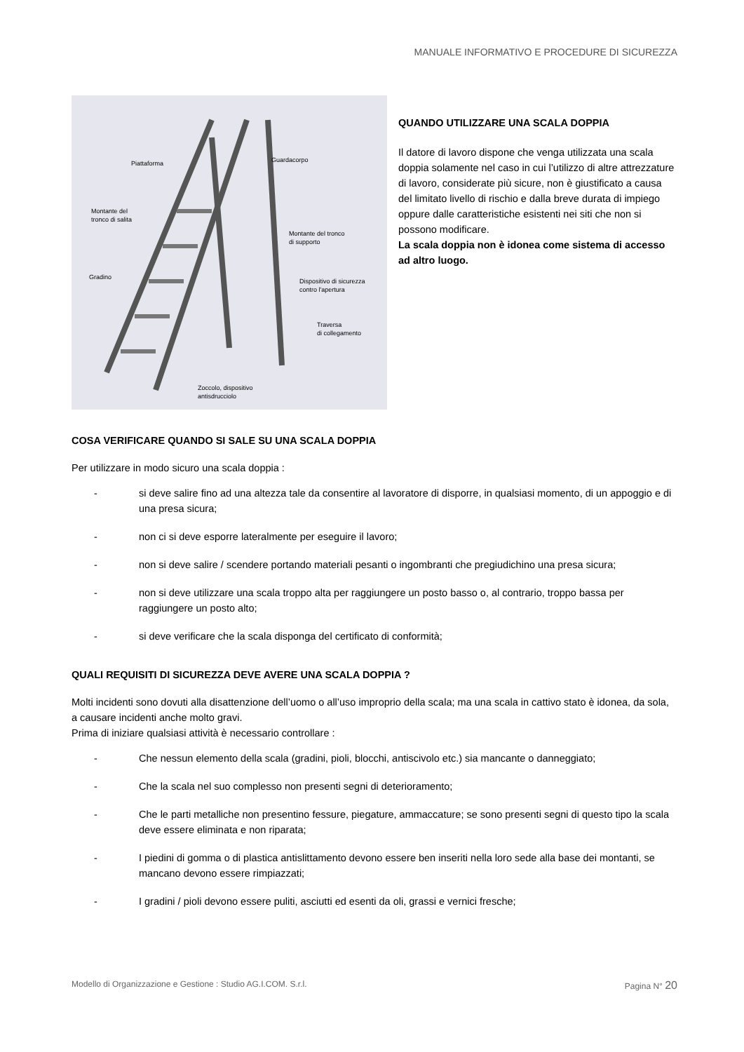MANUALE INFORMATIVO E PROCEDURE DI SICUREZZA
Piattaforma
Guardacorpo
Montante del
tronco di salita
Montante del tronco
di supporto
Gradino
Dispositivo di sicurezza
contro l'apertura
Traversa
di collegamento
Zoccolo, dispositivo
antisdrucciolo
QUANDO UTILIZZARE UNA SCALA DOPPIA
Il datore di lavoro dispone che venga utilizzata una scala doppia solamente nel caso in cui l’utilizzo di altre attrezzature di lavoro, considerate più sicure, non è giustificato a causa del limitato livello di rischio e dalla breve durata di impiego oppure dalle caratteristiche esistenti nei siti che non si possono modificare.
La scala doppia non è idonea come sistema di accesso ad altro luogo.
COSA VERIFICARE QUANDO SI SALE SU UNA SCALA DOPPIA
Per utilizzare in modo sicuro una scala doppia :
- si deve salire fino ad una altezza tale da consentire al lavoratore di disporre, in qualsiasi momento, di un appoggio e di una presa sicura;
- non ci si deve esporre lateralmente per eseguire il lavoro;
- non si deve salire / scendere portando materiali pesanti o ingombranti che pregiudichino una presa sicura;
- non si deve utilizzare una scala troppo alta per raggiungere un posto basso o, al contrario, troppo bassa per raggiungere un posto alto;
- si deve verificare che la scala disponga del certificato di conformità;
QUALI REQUISITI DI SICUREZZA DEVE AVERE UNA SCALA DOPPIA ?
Molti incidenti sono dovuti alla disattenzione dell’uomo o all’uso improprio della scala; ma una scala in cattivo stato è idonea, da sola, a causare incidenti anche molto gravi.
Prima di iniziare qualsiasi attività è necessario controllare :
- Che nessun elemento della scala (gradini, pioli, blocchi, antiscivolo etc.) sia mancante o danneggiato;
- Che la scala nel suo complesso non presenti segni di deterioramento;
- Che le parti metalliche non presentino fessure, piegature, ammaccature; se sono presenti segni di questo tipo la scala deve essere eliminata e non riparata;
- I piedini di gomma o di plastica antislittamento devono essere ben inseriti nella loro sede alla base dei montanti, se mancano devono essere rimpiazzati;
- I gradini / pioli devono essere puliti, asciutti ed esenti da oli, grassi e vernici fresche;
Modello di Organizzazione e Gestione : Studio AG.I.COM. S.r.l. Pagina N° 20